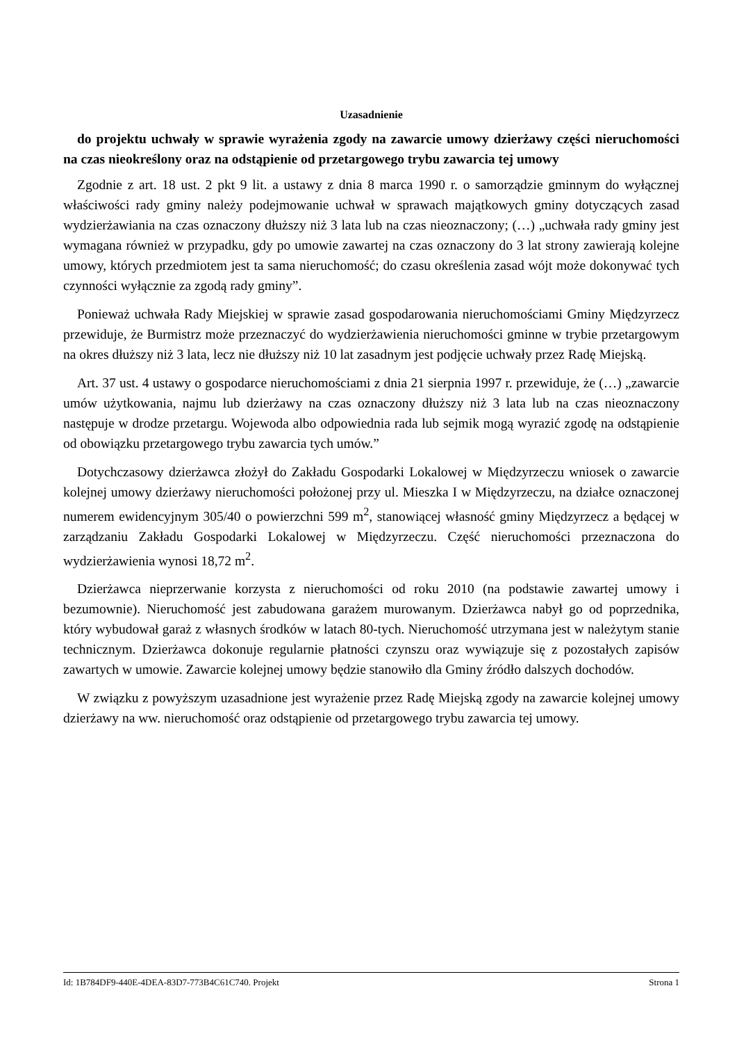Uzasadnienie
do projektu uchwały w sprawie wyrażenia zgody na zawarcie umowy dzierżawy części nieruchomości na czas nieokreślony oraz na odstąpienie od przetargowego trybu zawarcia tej umowy
Zgodnie z art. 18 ust. 2 pkt 9 lit. a ustawy z dnia 8 marca 1990 r. o samorządzie gminnym do wyłącznej właściwości rady gminy należy podejmowanie uchwał w sprawach majątkowych gminy dotyczących zasad wydzierżawiania na czas oznaczony dłuższy niż 3 lata lub na czas nieoznaczony; (…) „uchwała rady gminy jest wymagana również w przypadku, gdy po umowie zawartej na czas oznaczony do 3 lat strony zawierają kolejne umowy, których przedmiotem jest ta sama nieruchomość; do czasu określenia zasad wójt może dokonywać tych czynności wyłącznie za zgodą rady gminy”.
Ponieważ uchwała Rady Miejskiej w sprawie zasad gospodarowania nieruchomościami Gminy Międzyrzecz przewiduje, że Burmistrz może przeznaczyć do wydzierżawienia nieruchomości gminne w trybie przetargowym na okres dłuższy niż 3 lata, lecz nie dłuższy niż 10 lat zasadnym jest podjęcie uchwały przez Radę Miejską.
Art. 37 ust. 4 ustawy o gospodarce nieruchomościami z dnia 21 sierpnia 1997 r. przewiduje, że (…) „zawarcie umów użytkowania, najmu lub dzierżawy na czas oznaczony dłuższy niż 3 lata lub na czas nieoznaczony następuje w drodze przetargu. Wojewoda albo odpowiednia rada lub sejmik mogą wyrazić zgodę na odstąpienie od obowiązku przetargowego trybu zawarcia tych umów.”
Dotychczasowy dzierżawca złożył do Zakładu Gospodarki Lokalowej w Międzyrzeczu wniosek o zawarcie kolejnej umowy dzierżawy nieruchomości położonej przy ul. Mieszka I w Międzyrzeczu, na działce oznaczonej numerem ewidencyjnym 305/40 o powierzchni 599 m<sup>2</sup>, stanowiącej własność gminy Międzyrzecz a będącej w zarządzaniu Zakładu Gospodarki Lokalowej w Międzyrzeczu. Część nieruchomości przeznaczona do wydzierżawienia wynosi 18,72 m<sup>2</sup>.
Dzierżawca nieprzerwanie korzysta z nieruchomości od roku 2010 (na podstawie zawartej umowy i bezumownie). Nieruchomość jest zabudowana garażem murowanym. Dzierżawca nabył go od poprzednika, który wybudował garaż z własnych środków w latach 80-tych. Nieruchomość utrzymana jest w należytym stanie technicznym. Dzierżawca dokonuje regularnie płatności czynszu oraz wywiązuje się z pozostałych zapisów zawartych w umowie. Zawarcie kolejnej umowy będzie stanowiło dla Gminy źródło dalszych dochodów.
W związku z powyższym uzasadnione jest wyrażenie przez Radę Miejską zgody na zawarcie kolejnej umowy dzierżawy na ww. nieruchomość oraz odstąpienie od przetargowego trybu zawarcia tej umowy.
Id: 1B784DF9-440E-4DEA-83D7-773B4C61C740. Projekt Strona 1